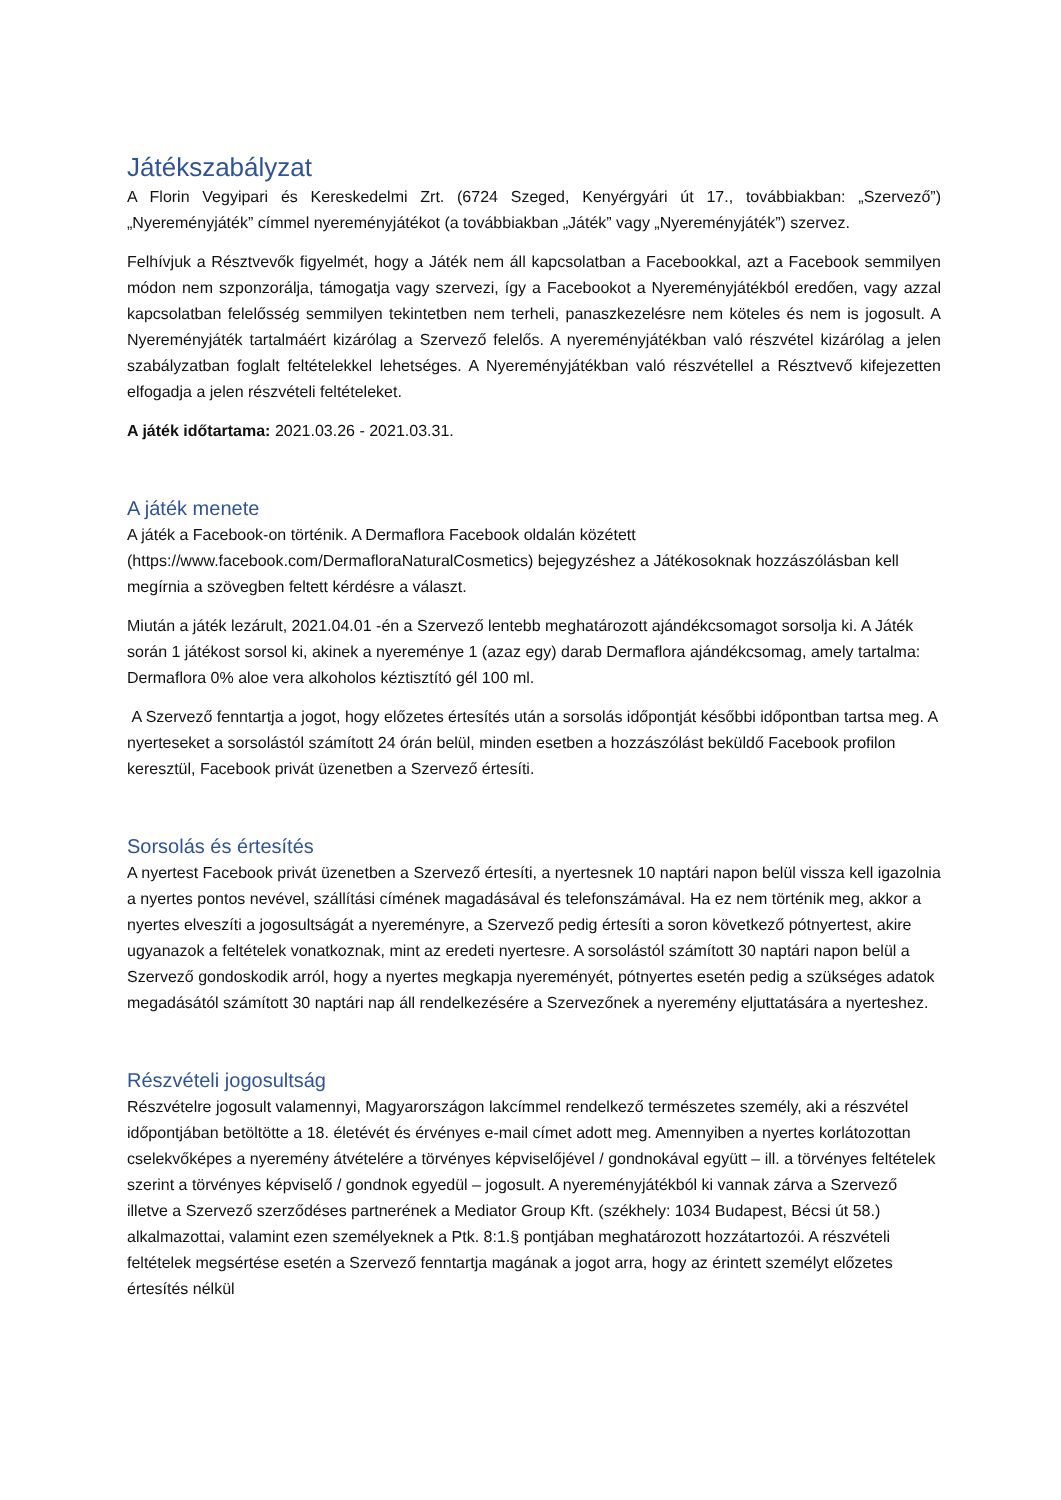Játékszabályzat
A Florin Vegyipari és Kereskedelmi Zrt. (6724 Szeged, Kenyérgyári út 17., továbbiakban: „Szervező”) „Nyereményjáték” címmel nyereményjátékot (a továbbiakban „Játék” vagy „Nyereményjáték”) szervez.
Felhívjuk a Résztvevők figyelmét, hogy a Játék nem áll kapcsolatban a Facebookkal, azt a Facebook semmilyen módon nem szponzorálja, támogatja vagy szervezi, így a Facebookot a Nyereményjátékból eredően, vagy azzal kapcsolatban felelősség semmilyen tekintetben nem terheli, panaszkezelésre nem köteles és nem is jogosult. A Nyereményjáték tartalmáért kizárólag a Szervező felelős. A nyereményjátékban való részvétel kizárólag a jelen szabályzatban foglalt feltételekkel lehetséges. A Nyereményjátékban való részvétellel a Résztvevő kifejezetten elfogadja a jelen részvételi feltételeket.
A játék időtartama: 2021.03.26 - 2021.03.31.
A játék menete
A játék a Facebook-on történik. A Dermaflora Facebook oldalán közétett (https://www.facebook.com/DermafloraNaturalCosmetics) bejegyzéshez a Játékosoknak hozzászólásban kell megírnia a szövegben feltett kérdésre a választ.
Miután a játék lezárult, 2021.04.01 -én a Szervező lentebb meghatározott ajándékcsomagot sorsolja ki. A Játék során 1 játékost sorsol ki, akinek a nyereménye 1 (azaz egy) darab Dermaflora ajándékcsomag, amely tartalma: Dermaflora 0% aloe vera alkoholos kéztisztító gél 100 ml.
A Szervező fenntartja a jogot, hogy előzetes értesítés után a sorsolás időpontját későbbi időpontban tartsa meg. A nyerteseket a sorsolástól számított 24 órán belül, minden esetben a hozzászólást beküldő Facebook profilon keresztül, Facebook privát üzenetben a Szervező értesíti.
Sorsolás és értesítés
A nyertest Facebook privát üzenetben a Szervező értesíti, a nyertesnek 10 naptári napon belül vissza kell igazolnia a nyertes pontos nevével, szállítási címének magadásával és telefonszámával. Ha ez nem történik meg, akkor a nyertes elveszíti a jogosultságát a nyereményre, a Szervező pedig értesíti a soron következő pótnyertest, akire ugyanazok a feltételek vonatkoznak, mint az eredeti nyertesre. A sorsolástól számított 30 naptári napon belül a Szervező gondoskodik arról, hogy a nyertes megkapja nyereményét, pótnyertes esetén pedig a szükséges adatok megadásától számított 30 naptári nap áll rendelkezésére a Szervezőnek a nyeremény eljuttatására a nyerteshez.
Részvételi jogosultság
Részvételre jogosult valamennyi, Magyarországon lakcímmel rendelkező természetes személy, aki a részvétel időpontjában betöltötte a 18. életévét és érvényes e-mail címet adott meg. Amennyiben a nyertes korlátozottan cselekvőképes a nyeremény átvételére a törvényes képviselőjével / gondnokával együtt – ill. a törvényes feltételek szerint a törvényes képviselő / gondnok egyedül – jogosult. A nyereményjátékból ki vannak zárva a Szervező illetve a Szervező szerződéses partnerének a Mediator Group Kft. (székhely: 1034 Budapest, Bécsi út 58.) alkalmazottai, valamint ezen személyeknek a Ptk. 8:1.§ pontjában meghatározott hozzátartozói. A részvételi feltételek megsértése esetén a Szervező fenntartja magának a jogot arra, hogy az érintett személyt előzetes értesítés nélkül